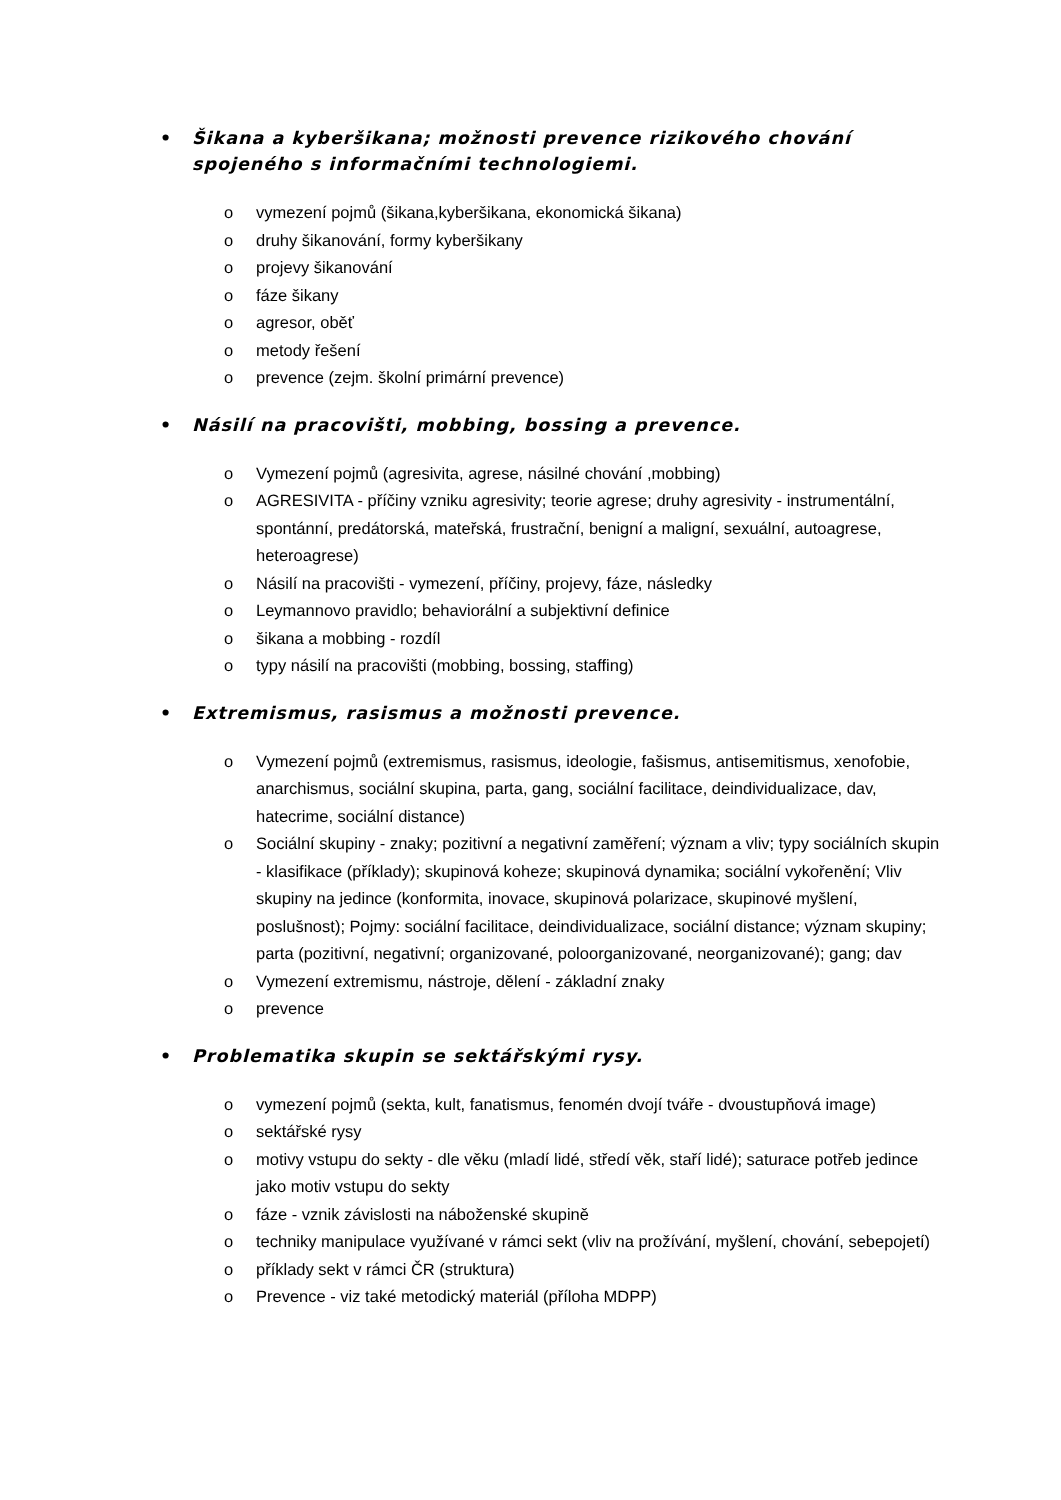• Šikana a kyberšikana; možnosti prevence rizikového chování spojeného s informačními technologiemi.
o vymezení pojmů (šikana,kyberšikana, ekonomická šikana)
o druhy šikanování, formy kyberšikany
o projevy šikanování
o fáze šikany
o agresor, oběť
o metody řešení
o prevence (zejm. školní primární prevence)
• Násilí na pracovišti, mobbing, bossing a prevence.
o Vymezení pojmů (agresivita, agrese, násilné chování ,mobbing)
o AGRESIVITA - příčiny vzniku agresivity; teorie agrese; druhy agresivity - instrumentální, spontánní, predátorská, mateřská, frustrační, benigní a maligní, sexuální, autoagrese, heteroagrese)
o Násilí na pracovišti - vymezení, příčiny, projevy, fáze, následky
o Leymannovo pravidlo; behaviorální a subjektivní definice
o šikana a mobbing - rozdíl
o typy násilí na pracovišti (mobbing, bossing, staffing)
• Extremismus, rasismus a možnosti prevence.
o Vymezení pojmů (extremismus, rasismus, ideologie, fašismus, antisemitismus, xenofobie, anarchismus, sociální skupina, parta, gang, sociální facilitace, deindividualizace, dav, hatecrime, sociální distance)
o Sociální skupiny - znaky; pozitivní a negativní zaměření; význam a vliv; typy sociálních skupin - klasifikace (příklady); skupinová koheze; skupinová dynamika; sociální vykořenění; Vliv skupiny na jedince (konformita, inovace, skupinová polarizace, skupinové myšlení, poslušnost); Pojmy: sociální facilitace, deindividualizace, sociální distance; význam skupiny; parta (pozitivní, negativní; organizované, poloorganizované, neorganizované); gang; dav
o Vymezení extremismu, nástroje, dělení - základní znaky
o prevence
• Problematika skupin se sektářskými rysy.
o vymezení pojmů (sekta, kult, fanatismus, fenomén dvojí tváře - dvoustupňová image)
o sektářské rysy
o motivy vstupu do sekty - dle věku (mladí lidé, středí věk, staří lidé); saturace potřeb jedince jako motiv vstupu do sekty
o fáze - vznik závislosti na náboženské skupině
o techniky manipulace využívané v rámci sekt (vliv na prožívání, myšlení, chování, sebepojetí)
o příklady sekt v rámci ČR (struktura)
o Prevence - viz také metodický materiál (příloha MDPP)